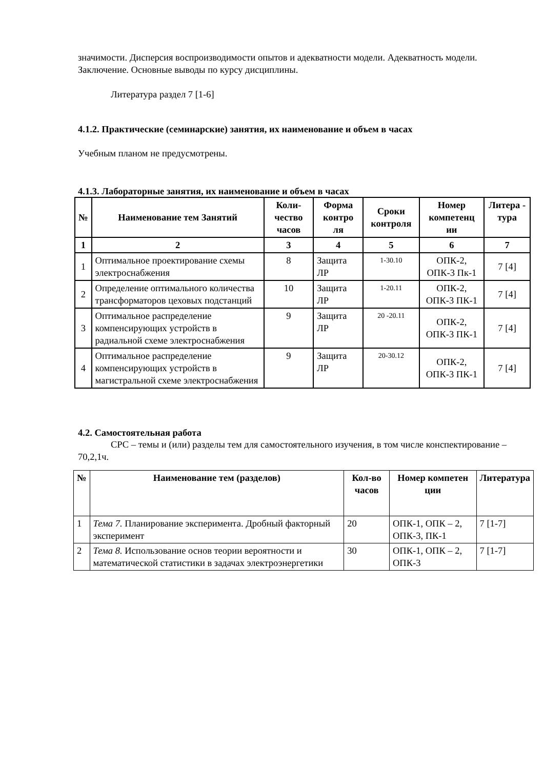значимости. Дисперсия воспроизводимости опытов и адекватности модели. Адекватность модели. Заключение. Основные выводы по курсу дисциплины.
Литература раздел 7 [1-6]
4.1.2. Практические (семинарские) занятия, их наименование и объем в часах
Учебным планом не предусмотрены.
4.1.3. Лабораторные занятия, их наименование и объем в часах
| № | Наименование тем Занятий | Коли-чество часов | Форма контро ля | Сроки контроля | Номер компетенц ии | Литера - тура |
| --- | --- | --- | --- | --- | --- | --- |
| 1 | 2 | 3 | 4 | 5 | 6 | 7 |
| 1 | Оптимальное проектирование схемы электроснабжения | 8 | Защита ЛР | 1-30.10 | ОПК-2, ОПК-3 Пк-1 | 7 [4] |
| 2 | Определение оптимального количества трансформаторов цеховых подстанций | 10 | Защита ЛР | 1-20.11 | ОПК-2, ОПК-3 ПК-1 | 7 [4] |
| 3 | Оптимальное распределение компенсирующих устройств в радиальной схеме электроснабжения | 9 | Защита ЛР | 20 -20.11 | ОПК-2, ОПК-3 ПК-1 | 7 [4] |
| 4 | Оптимальное распределение компенсирующих устройств в магистральной схеме электроснабжения | 9 | Защита ЛР | 20-30.12 | ОПК-2, ОПК-3 ПК-1 | 7 [4] |
4.2. Самостоятельная работа
СРС – темы и (или) разделы тем для самостоятельного изучения, в том числе конспектирование – 70,2,1ч.
| № | Наименование тем (разделов) | Кол-во часов | Номер компетен ции | Литература |
| --- | --- | --- | --- | --- |
| 1 | Тема 7. Планирование эксперимента. Дробный факторный эксперимент | 20 | ОПК-1, ОПК – 2, ОПК-3, ПК-1 | 7 [1-7] |
| 2 | Тема 8. Использование основ теории вероятности и математической статистики в задачах электроэнергетики | 30 | ОПК-1, ОПК – 2, ОПК-3 | 7 [1-7] |